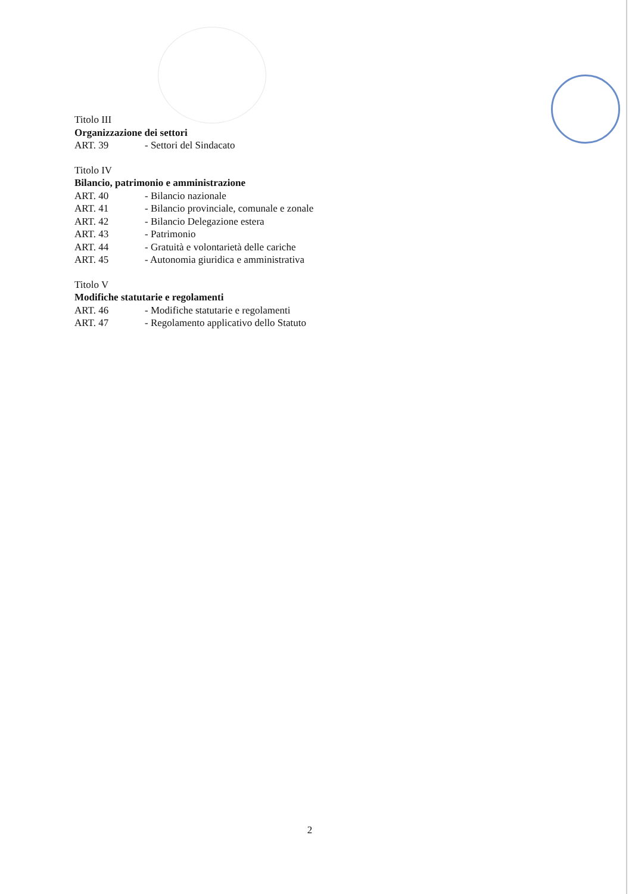Titolo III
Organizzazione dei settori
ART. 39 - Settori del Sindacato
Titolo IV
Bilancio, patrimonio e amministrazione
ART. 40 - Bilancio nazionale
ART. 41 - Bilancio provinciale, comunale e zonale
ART. 42 - Bilancio Delegazione estera
ART. 43 - Patrimonio
ART. 44 - Gratuità e volontarietà delle cariche
ART. 45 - Autonomia giuridica e amministrativa
Titolo V
Modifiche statutarie e regolamenti
ART. 46 - Modifiche statutarie e regolamenti
ART. 47 - Regolamento applicativo dello Statuto
2